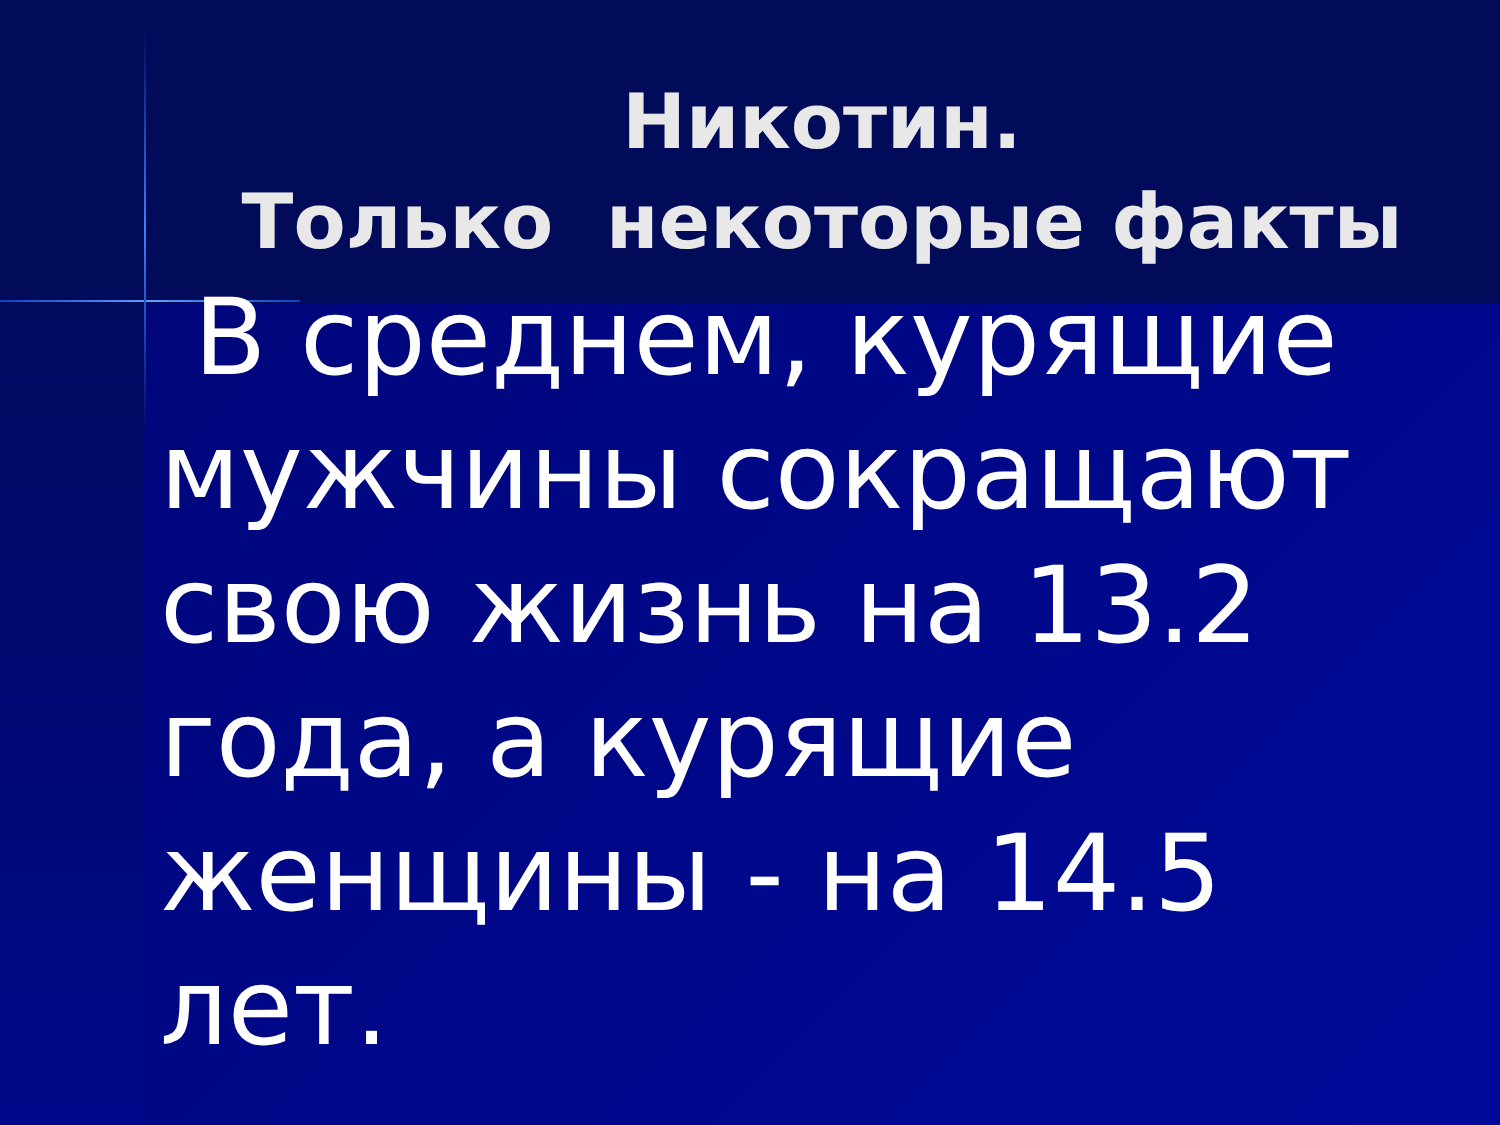Никотин.
Только некоторые факты
В среднем, курящие мужчины сокращают свою жизнь на 13.2 года, а курящие женщины - на 14.5 лет.